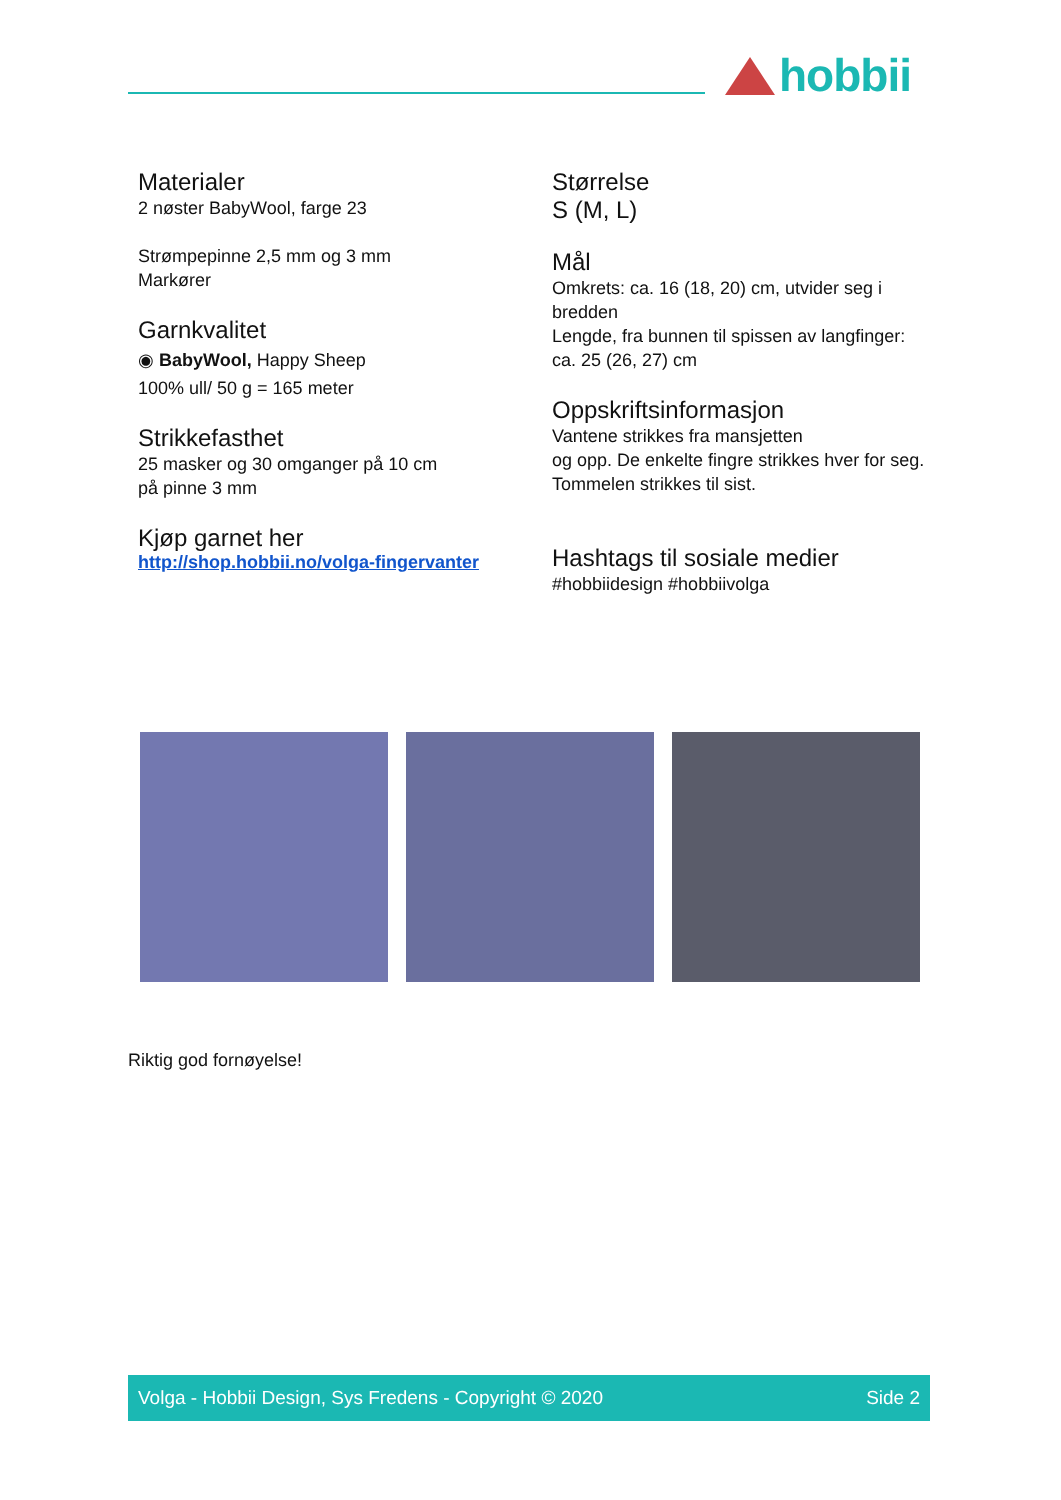hobbii
Materialer
2 nøster BabyWool, farge 23
Strømpepinne 2,5 mm og 3 mm
Markører
Garnkvalitet
◉ BabyWool, Happy Sheep
100% ull/ 50 g = 165 meter
Strikkefasthet
25 masker og 30 omganger på 10 cm
på pinne 3 mm
Kjøp garnet her
http://shop.hobbii.no/volga-fingervanter
Størrelse
S (M, L)
Mål
Omkrets: ca. 16 (18, 20) cm, utvider seg i bredden
Lengde, fra bunnen til spissen av langfinger: ca. 25 (26, 27) cm
Oppskriftsinformasjon
Vantene strikkes fra mansjetten
og opp. De enkelte fingre strikkes hver for seg. Tommelen strikkes til sist.
Hashtags til sosiale medier
#hobbiidesign #hobbiivolga
Riktig god fornøyelse!
Volga - Hobbii Design, Sys Fredens - Copyright © 2020 Side 2